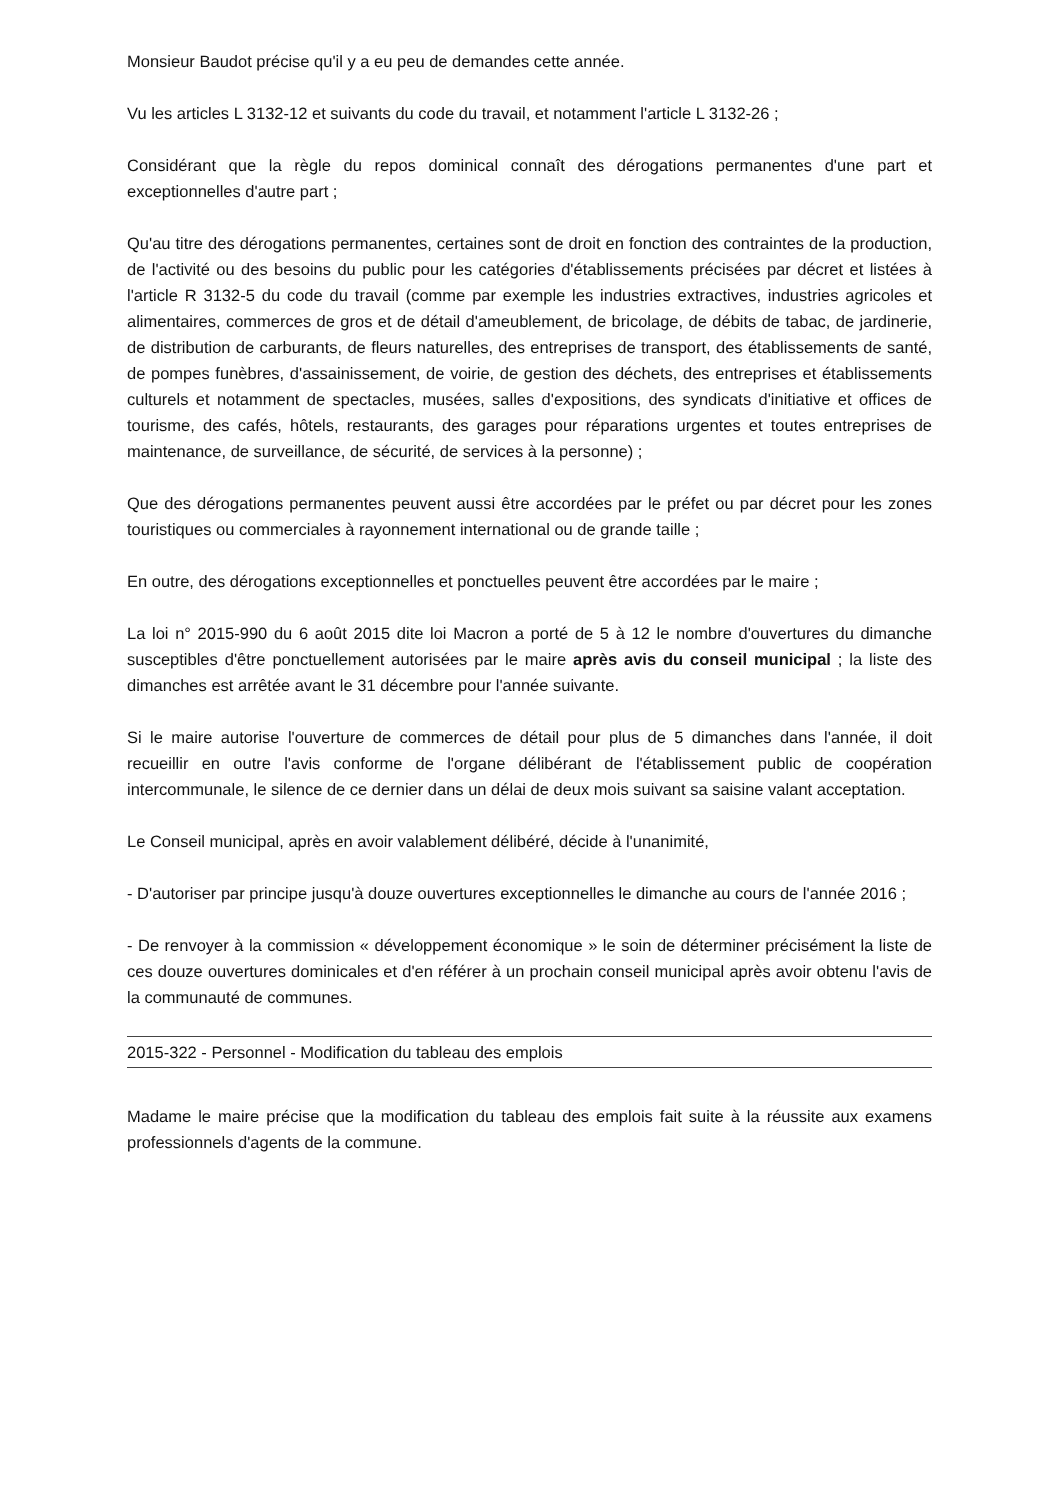Monsieur Baudot précise qu'il y a eu peu de demandes cette année.
Vu les articles L 3132-12 et suivants du code du travail, et notamment l'article L 3132-26 ;
Considérant que la règle du repos dominical connaît des dérogations permanentes d'une part et exceptionnelles d'autre part ;
Qu'au titre des dérogations permanentes, certaines sont de droit en fonction des contraintes de la production, de l'activité ou des besoins du public pour les catégories d'établissements précisées par décret et listées à l'article R 3132-5 du code du travail (comme par exemple les industries extractives, industries agricoles et alimentaires, commerces de gros et de détail d'ameublement, de bricolage, de débits de tabac, de jardinerie, de distribution de carburants, de fleurs naturelles, des entreprises de transport, des établissements de santé, de pompes funèbres, d'assainissement, de voirie, de gestion des déchets, des entreprises et établissements culturels et notamment de spectacles, musées, salles d'expositions, des syndicats d'initiative et offices de tourisme, des cafés, hôtels, restaurants, des garages pour réparations urgentes et toutes entreprises de maintenance, de surveillance, de sécurité, de services à la personne) ;
Que des dérogations permanentes peuvent aussi être accordées par le préfet ou par décret pour les zones touristiques ou commerciales à rayonnement international ou de grande taille ;
En outre, des dérogations exceptionnelles et ponctuelles peuvent être accordées par le maire ;
La loi n° 2015-990 du 6 août 2015 dite loi Macron a porté de 5 à 12 le nombre d'ouvertures du dimanche susceptibles d'être ponctuellement autorisées par le maire après avis du conseil municipal ; la liste des dimanches est arrêtée avant le 31 décembre pour l'année suivante.
Si le maire autorise l'ouverture de commerces de détail pour plus de 5 dimanches dans l'année, il doit recueillir en outre l'avis conforme de l'organe délibérant de l'établissement public de coopération intercommunale, le silence de ce dernier dans un délai de deux mois suivant sa saisine valant acceptation.
Le Conseil municipal, après en avoir valablement délibéré, décide à l'unanimité,
- D'autoriser par principe jusqu'à douze ouvertures exceptionnelles le dimanche au cours de l'année 2016 ;
- De renvoyer à la commission « développement économique » le soin de déterminer précisément la liste de ces douze ouvertures dominicales et d'en référer à un prochain conseil municipal après avoir obtenu l'avis de la communauté de communes.
2015-322 - Personnel - Modification du tableau des emplois
Madame le maire précise que la modification du tableau des emplois fait suite à la réussite aux examens professionnels d'agents de la commune.